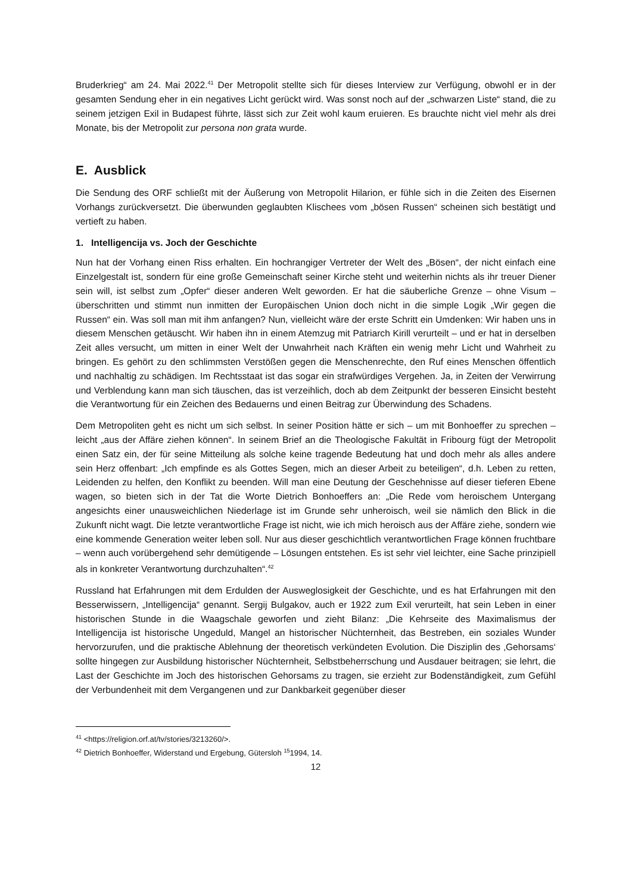Bruderkrieg“ am 24. Mai 2022.<sup>41</sup> Der Metropolit stellte sich für dieses Interview zur Verfügung, obwohl er in der gesamten Sendung eher in ein negatives Licht gerückt wird. Was sonst noch auf der „schwarzen Liste“ stand, die zu seinem jetzigen Exil in Budapest führte, lässt sich zur Zeit wohl kaum eruieren. Es brauchte nicht viel mehr als drei Monate, bis der Metropolit zur persona non grata wurde.
E. Ausblick
Die Sendung des ORF schließt mit der Äußerung von Metropolit Hilarion, er fühle sich in die Zeiten des Eisernen Vorhangs zurückversetzt. Die überwunden geglaubten Klischees vom „bösen Russen“ scheinen sich bestätigt und vertieft zu haben.
1. Intelligencija vs. Joch der Geschichte
Nun hat der Vorhang einen Riss erhalten. Ein hochrangiger Vertreter der Welt des „Bösen“, der nicht einfach eine Einzelgestalt ist, sondern für eine große Gemeinschaft seiner Kirche steht und weiterhin nichts als ihr treuer Diener sein will, ist selbst zum „Opfer“ dieser anderen Welt geworden. Er hat die säuberliche Grenze – ohne Visum – überschritten und stimmt nun inmitten der Europäischen Union doch nicht in die simple Logik „Wir gegen die Russen“ ein. Was soll man mit ihm anfangen? Nun, vielleicht wäre der erste Schritt ein Umdenken: Wir haben uns in diesem Menschen getäuscht. Wir haben ihn in einem Atemzug mit Patriarch Kirill verurteilt – und er hat in derselben Zeit alles versucht, um mitten in einer Welt der Unwahrheit nach Kräften ein wenig mehr Licht und Wahrheit zu bringen. Es gehört zu den schlimmsten Verstößen gegen die Menschenrechte, den Ruf eines Menschen öffentlich und nachhaltig zu schädigen. Im Rechtsstaat ist das sogar ein strafwürdiges Vergehen. Ja, in Zeiten der Verwirrung und Verblendung kann man sich täuschen, das ist verzeihlich, doch ab dem Zeitpunkt der besseren Einsicht besteht die Verantwortung für ein Zeichen des Bedauerns und einen Beitrag zur Überwindung des Schadens.
Dem Metropoliten geht es nicht um sich selbst. In seiner Position hätte er sich – um mit Bonhoeffer zu sprechen – leicht „aus der Affäre ziehen können“. In seinem Brief an die Theologische Fakultät in Fribourg fügt der Metropolit einen Satz ein, der für seine Mitteilung als solche keine tragende Bedeutung hat und doch mehr als alles andere sein Herz offenbart: „Ich empfinde es als Gottes Segen, mich an dieser Arbeit zu beteiligen“, d.h. Leben zu retten, Leidenden zu helfen, den Konflikt zu beenden. Will man eine Deutung der Geschehnisse auf dieser tieferen Ebene wagen, so bieten sich in der Tat die Worte Dietrich Bonhoeffers an: „Die Rede vom heroischem Untergang angesichts einer unausweichlichen Niederlage ist im Grunde sehr unheroisch, weil sie nämlich den Blick in die Zukunft nicht wagt. Die letzte verantwortliche Frage ist nicht, wie ich mich heroisch aus der Affäre ziehe, sondern wie eine kommende Generation weiter leben soll. Nur aus dieser geschichtlich verantwortlichen Frage können fruchtbare – wenn auch vorübergehend sehr demütigende – Lösungen entstehen. Es ist sehr viel leichter, eine Sache prinzipiell als in konkreter Verantwortung durchzuhalten“.<sup>42</sup>
Russland hat Erfahrungen mit dem Erdulden der Ausweglosigkeit der Geschichte, und es hat Erfahrungen mit den Besserwissern, „Intelligencija“ genannt. Sergij Bulgakov, auch er 1922 zum Exil verurteilt, hat sein Leben in einer historischen Stunde in die Waagschale geworfen und zieht Bilanz: „Die Kehrseite des Maximalismus der Intelligencija ist historische Ungeduld, Mangel an historischer Nüchternheit, das Bestreben, ein soziales Wunder hervorzurufen, und die praktische Ablehnung der theoretisch verkündeten Evolution. Die Disziplin des ‚Gehorsams‘ sollte hingegen zur Ausbildung historischer Nüchternheit, Selbstbeherrschung und Ausdauer beitragen; sie lehrt, die Last der Geschichte im Joch des historischen Gehorsams zu tragen, sie erzieht zur Bodenständigkeit, zum Gefühl der Verbundenheit mit dem Vergangenen und zur Dankbarkeit gegenüber dieser
<sup>41</sup> <https://religion.orf.at/tv/stories/3213260/>.
<sup>42</sup> Dietrich Bonhoeffer, Widerstand und Ergebung, Gütersloh <sup>15</sup>1994, 14.
12